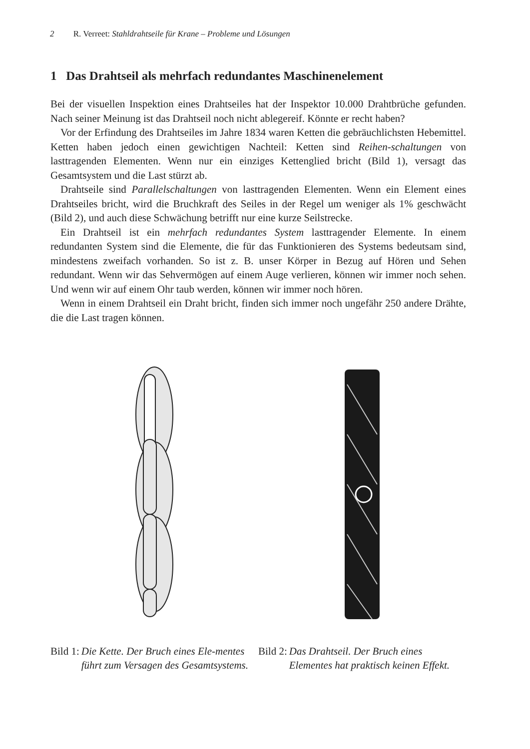2 R. Verreet: Stahldrahtseile für Krane – Probleme und Lösungen
1 Das Drahtseil als mehrfach redundantes Maschinenelement
Bei der visuellen Inspektion eines Drahtseiles hat der Inspektor 10.000 Drahtbrüche gefunden. Nach seiner Meinung ist das Drahtseil noch nicht ablegereif. Könnte er recht haben?
Vor der Erfindung des Drahtseiles im Jahre 1834 waren Ketten die gebräuchlichsten Hebemittel. Ketten haben jedoch einen gewichtigen Nachteil: Ketten sind Reihen-schaltungen von lasttragenden Elementen. Wenn nur ein einziges Kettenglied bricht (Bild 1), versagt das Gesamtsystem und die Last stürzt ab.
Drahtseile sind Parallelschaltungen von lasttragenden Elementen. Wenn ein Element eines Drahtseiles bricht, wird die Bruchkraft des Seiles in der Regel um weniger als 1% geschwächt (Bild 2), und auch diese Schwächung betrifft nur eine kurze Seilstrecke.
Ein Drahtseil ist ein mehrfach redundantes System lasttragender Elemente. In einem redundanten System sind die Elemente, die für das Funktionieren des Systems bedeutsam sind, mindestens zweifach vorhanden. So ist z. B. unser Körper in Bezug auf Hören und Sehen redundant. Wenn wir das Sehvermögen auf einem Auge verlieren, können wir immer noch sehen. Und wenn wir auf einem Ohr taub werden, können wir immer noch hören.
Wenn in einem Drahtseil ein Draht bricht, finden sich immer noch ungefähr 250 andere Drähte, die die Last tragen können.
Bild 1: Die Kette. Der Bruch eines Ele-mentes führt zum Versagen des Gesamtsystems.
Bild 2: Das Drahtseil. Der Bruch eines Elementes hat praktisch keinen Effekt.